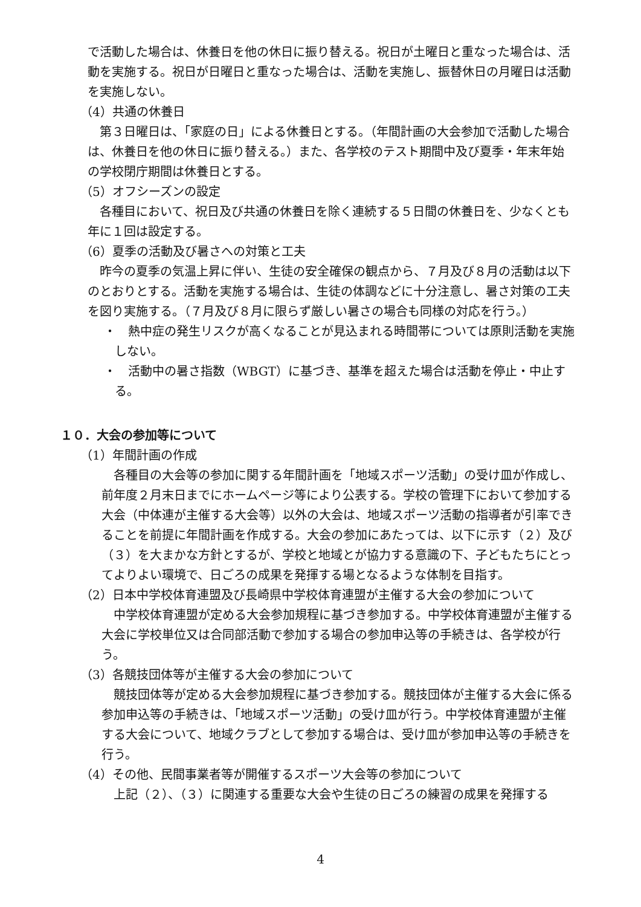で活動した場合は、休養日を他の休日に振り替える。祝日が土曜日と重なった場合は、活動を実施する。祝日が日曜日と重なった場合は、活動を実施し、振替休日の月曜日は活動を実施しない。
（4）共通の休養日
　第３日曜日は、「家庭の日」による休養日とする。（年間計画の大会参加で活動した場合は、休養日を他の休日に振り替える。）また、各学校のテスト期間中及び夏季・年末年始の学校閉庁期間は休養日とする。
（5）オフシーズンの設定
　各種目において、祝日及び共通の休養日を除く連続する５日間の休養日を、少なくとも年に１回は設定する。
（6）夏季の活動及び暑さへの対策と工夫
　昨今の夏季の気温上昇に伴い、生徒の安全確保の観点から、７月及び８月の活動は以下のとおりとする。活動を実施する場合は、生徒の体調などに十分注意し、暑さ対策の工夫を図り実施する。（７月及び８月に限らず厳しい暑さの場合も同様の対応を行う。）
・　熱中症の発生リスクが高くなることが見込まれる時間帯については原則活動を実施しない。
・　活動中の暑さ指数（WBGT）に基づき、基準を超えた場合は活動を停止・中止する。
１０．大会の参加等について
（1）年間計画の作成
　各種目の大会等の参加に関する年間計画を「地域スポーツ活動」の受け皿が作成し、前年度２月末日までにホームページ等により公表する。学校の管理下において参加する大会（中体連が主催する大会等）以外の大会は、地域スポーツ活動の指導者が引率できることを前提に年間計画を作成する。大会の参加にあたっては、以下に示す（２）及び（３）を大まかな方針とするが、学校と地域とが協力する意識の下、子どもたちにとってよりよい環境で、日ごろの成果を発揮する場となるような体制を目指す。
（2）日本中学校体育連盟及び長崎県中学校体育連盟が主催する大会の参加について
　中学校体育連盟が定める大会参加規程に基づき参加する。中学校体育連盟が主催する大会に学校単位又は合同部活動で参加する場合の参加申込等の手続きは、各学校が行う。
（3）各競技団体等が主催する大会の参加について
　競技団体等が定める大会参加規程に基づき参加する。競技団体が主催する大会に係る参加申込等の手続きは、「地域スポーツ活動」の受け皿が行う。中学校体育連盟が主催する大会について、地域クラブとして参加する場合は、受け皿が参加申込等の手続きを行う。
（4）その他、民間事業者等が開催するスポーツ大会等の参加について
　上記（２）、（３）に関連する重要な大会や生徒の日ごろの練習の成果を発揮する
4